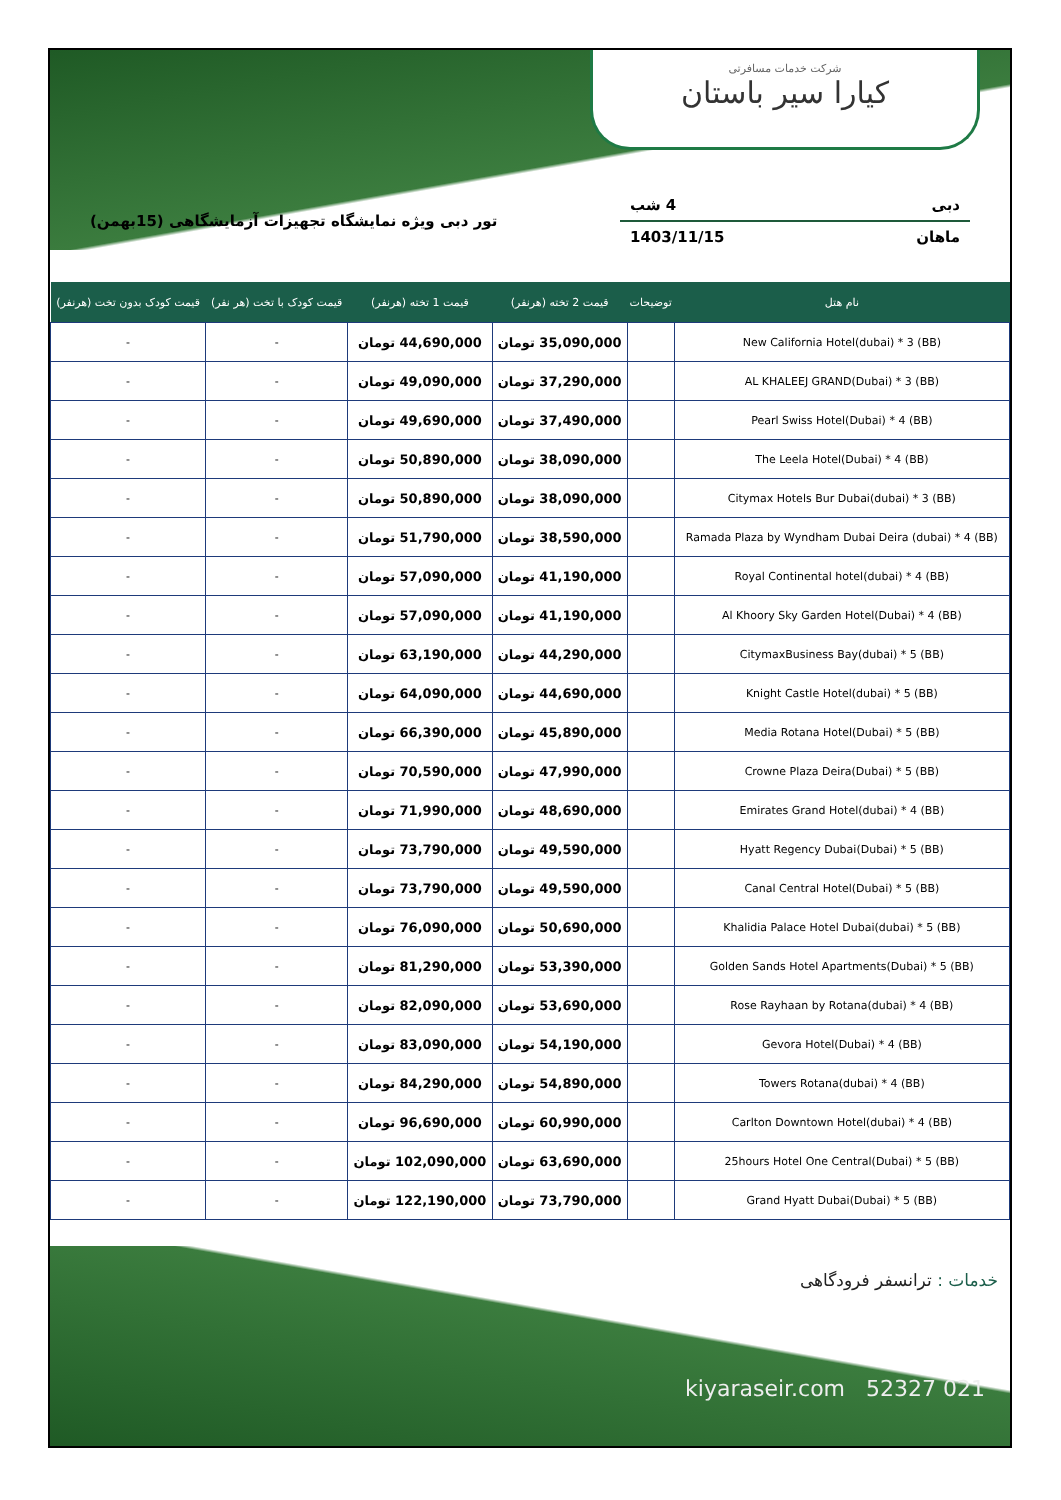شرکت خدمات مسافرتی
کیارا سیر باستان
دبی 4 شب
ماهان 1403/11/15
تور دبی ویژه نمایشگاه تجهیزات آزمایشگاهی (15بهمن)
| نام هتل | توضیحات | قیمت 2 تخته (هرنفر) | قیمت 1 تخته (هرنفر) | قیمت کودک با تخت (هر نفر) | قیمت کودک بدون تخت (هرنفر) |
| --- | --- | --- | --- | --- | --- |
| New California Hotel(dubai) * 3 (BB) | | 35,090,000 تومان | 44,690,000 تومان | - | - |
| AL KHALEEJ GRAND(Dubai) * 3 (BB) | | 37,290,000 تومان | 49,090,000 تومان | - | - |
| Pearl Swiss Hotel(Dubai) * 4 (BB) | | 37,490,000 تومان | 49,690,000 تومان | - | - |
| The Leela Hotel(Dubai) * 4 (BB) | | 38,090,000 تومان | 50,890,000 تومان | - | - |
| Citymax Hotels Bur Dubai(dubai) * 3 (BB) | | 38,090,000 تومان | 50,890,000 تومان | - | - |
| Ramada Plaza by Wyndham Dubai Deira (dubai) * 4 (BB) | | 38,590,000 تومان | 51,790,000 تومان | - | - |
| Royal Continental hotel(dubai) * 4 (BB) | | 41,190,000 تومان | 57,090,000 تومان | - | - |
| Al Khoory Sky Garden Hotel(Dubai) * 4 (BB) | | 41,190,000 تومان | 57,090,000 تومان | - | - |
| CitymaxBusiness Bay(dubai) * 5 (BB) | | 44,290,000 تومان | 63,190,000 تومان | - | - |
| Knight Castle Hotel(dubai) * 5 (BB) | | 44,690,000 تومان | 64,090,000 تومان | - | - |
| Media Rotana Hotel(Dubai) * 5 (BB) | | 45,890,000 تومان | 66,390,000 تومان | - | - |
| Crowne Plaza Deira(Dubai) * 5 (BB) | | 47,990,000 تومان | 70,590,000 تومان | - | - |
| Emirates Grand Hotel(dubai) * 4 (BB) | | 48,690,000 تومان | 71,990,000 تومان | - | - |
| Hyatt Regency Dubai(Dubai) * 5 (BB) | | 49,590,000 تومان | 73,790,000 تومان | - | - |
| Canal Central Hotel(Dubai) * 5 (BB) | | 49,590,000 تومان | 73,790,000 تومان | - | - |
| Khalidia Palace Hotel Dubai(dubai) * 5 (BB) | | 50,690,000 تومان | 76,090,000 تومان | - | - |
| Golden Sands Hotel Apartments(Dubai) * 5 (BB) | | 53,390,000 تومان | 81,290,000 تومان | - | - |
| Rose Rayhaan by Rotana(dubai) * 4 (BB) | | 53,690,000 تومان | 82,090,000 تومان | - | - |
| Gevora Hotel(Dubai) * 4 (BB) | | 54,190,000 تومان | 83,090,000 تومان | - | - |
| Towers Rotana(dubai) * 4 (BB) | | 54,890,000 تومان | 84,290,000 تومان | - | - |
| Carlton Downtown Hotel(dubai) * 4 (BB) | | 60,990,000 تومان | 96,690,000 تومان | - | - |
| 25hours Hotel One Central(Dubai) * 5 (BB) | | 63,690,000 تومان | 102,090,000 تومان | - | - |
| Grand Hyatt Dubai(Dubai) * 5 (BB) | | 73,790,000 تومان | 122,190,000 تومان | - | - |
خدمات : ترانسفر فرودگاهی
kiyaraseir.com 52327 021